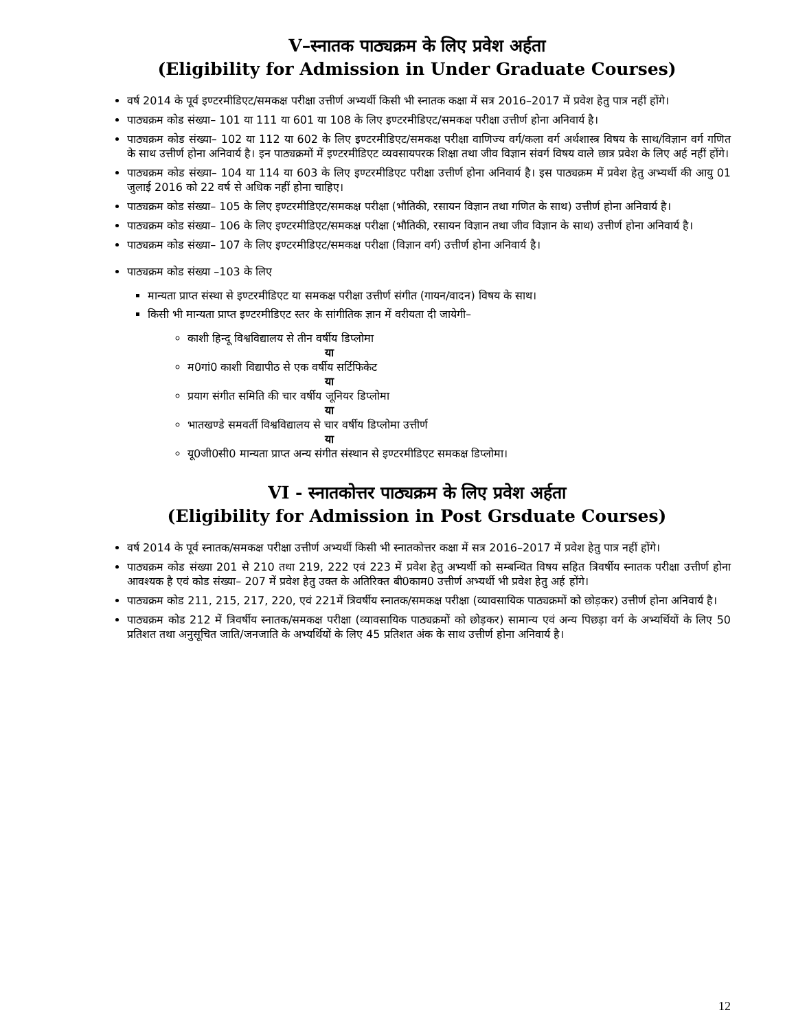V–स्नातक पाठ्यक्रम के लिए प्रवेश अर्हता
(Eligibility for Admission in Under Graduate Courses)
वर्ष 2014 के पूर्व इण्टरमीडिएट/समकक्ष परीक्षा उत्तीर्ण अभ्यर्थी किसी भी स्नातक कक्षा में सत्र 2016–2017 में प्रवेश हेतु पात्र नहीं होंगे।
पाठ्यक्रम कोड संख्या– 101 या 111 या 601 या 108 के लिए इण्टरमीडिएट/समकक्ष परीक्षा उत्तीर्ण होना अनिवार्य है।
पाठ्यक्रम कोड संख्या– 102 या 112 या 602 के लिए इण्टरमीडिएट/समकक्ष परीक्षा वाणिज्य वर्ग/कला वर्ग अर्थशास्त्र विषय के साथ/विज्ञान वर्ग गणित के साथ उत्तीर्ण होना अनिवार्य है। इन पाठ्यक्रमों में इण्टरमीडिएट व्यवसायपरक शिक्षा तथा जीव विज्ञान संवर्ग विषय वाले छात्र प्रवेश के लिए अर्ह नहीं होंगे।
पाठ्यक्रम कोड संख्या– 104 या 114 या 603 के लिए इण्टरमीडिएट परीक्षा उत्तीर्ण होना अनिवार्य है। इस पाठ्यक्रम में प्रवेश हेतु अभ्यर्थी की आयु 01 जुलाई 2016 को 22 वर्ष से अधिक नहीं होना चाहिए।
पाठ्यक्रम कोड संख्या– 105 के लिए इण्टरमीडिएट/समकक्ष परीक्षा (भौतिकी, रसायन विज्ञान तथा गणित के साथ) उत्तीर्ण होना अनिवार्य है।
पाठ्यक्रम कोड संख्या– 106 के लिए इण्टरमीडिएट/समकक्ष परीक्षा (भौतिकी, रसायन विज्ञान तथा जीव विज्ञान के साथ) उत्तीर्ण होना अनिवार्य है।
पाठ्यक्रम कोड संख्या– 107 के लिए इण्टरमीडिएट/समकक्ष परीक्षा (विज्ञान वर्ग) उत्तीर्ण होना अनिवार्य है।
पाठ्यक्रम कोड संख्या –103 के लिए
मान्यता प्राप्त संस्था से इण्टरमीडिएट या समकक्ष परीक्षा उत्तीर्ण संगीत (गायन/वादन) विषय के साथ।
किसी भी मान्यता प्राप्त इण्टरमीडिएट स्तर के सांगीतिक ज्ञान में वरीयता दी जायेगी–
काशी हिन्दू विश्वविद्यालय से तीन वर्षीय डिप्लोमा
या
म0गां0 काशी विद्यापीठ से एक वर्षीय सर्टिफिकेट
या
प्रयाग संगीत समिति की चार वर्षीय जूनियर डिप्लोमा
या
भातखण्डे समवर्ती विश्वविद्यालय से चार वर्षीय डिप्लोमा उत्तीर्ण
या
यू0जी0सी0 मान्यता प्राप्त अन्य संगीत संस्थान से इण्टरमीडिएट समकक्ष डिप्लोमा।
VI - स्नातकोत्तर पाठ्यक्रम के लिए प्रवेश अर्हता
(Eligibility for Admission in Post Grsduate Courses)
वर्ष 2014 के पूर्व स्नातक/समकक्ष परीक्षा उत्तीर्ण अभ्यर्थी किसी भी स्नातकोत्तर कक्षा में सत्र 2016–2017 में प्रवेश हेतु पात्र नहीं होंगे।
पाठ्यक्रम कोड संख्या 201 से 210 तथा 219, 222 एवं 223 में प्रवेश हेतु अभ्यर्थी को सम्बन्धित विषय सहित त्रिवर्षीय स्नातक परीक्षा उत्तीर्ण होना आवश्यक है एवं कोड संख्या– 207 में प्रवेश हेतु उक्त के अतिरिक्त बी0काम0 उत्तीर्ण अभ्यर्थी भी प्रवेश हेतु अर्ह होंगे।
पाठ्यक्रम कोड 211, 215, 217, 220, एवं 221में त्रिवर्षीय स्नातक/समकक्ष परीक्षा (व्यावसायिक पाठ्यक्रमों को छोड़कर) उत्तीर्ण होना अनिवार्य है।
पाठ्यक्रम कोड 212 में त्रिवर्षीय स्नातक/समकक्ष परीक्षा (व्यावसायिक पाठ्यक्रमों को छोड़कर) सामान्य एवं अन्य पिछड़ा वर्ग के अभ्यर्थियों के लिए 50 प्रतिशत तथा अनुसूचित जाति/जनजाति के अभ्यर्थियों के लिए 45 प्रतिशत अंक के साथ उत्तीर्ण होना अनिवार्य है।
12